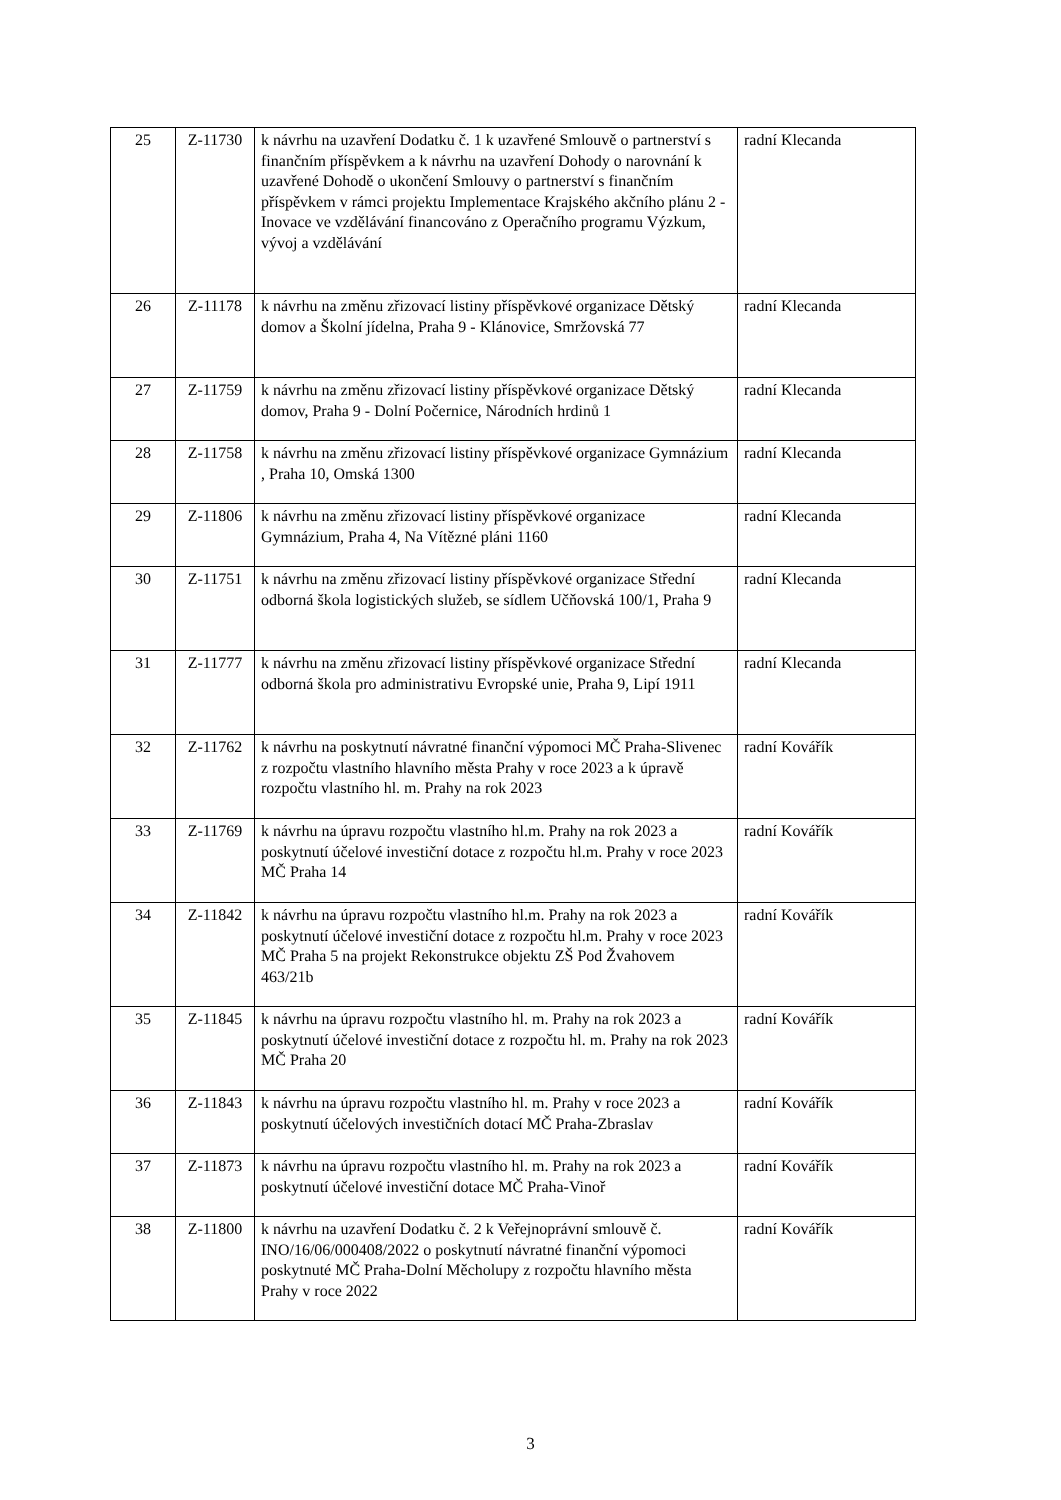| 25 | Z-11730 | k návrhu na uzavření Dodatku č. 1 k uzavřené Smlouvě o partnerství s finančním příspěvkem a k návrhu na uzavření Dohody o narovnání k uzavřené Dohodě o ukončení Smlouvy o partnerství s finančním příspěvkem v rámci projektu Implementace Krajského akčního plánu 2 - Inovace ve vzdělávání financováno z Operačního programu Výzkum, vývoj a vzdělávání | radní Klecanda |
| 26 | Z-11178 | k návrhu na změnu zřizovací listiny příspěvkové organizace Dětský domov a Školní jídelna, Praha 9 - Klánovice, Smržovská 77 | radní Klecanda |
| 27 | Z-11759 | k návrhu na změnu zřizovací listiny příspěvkové organizace Dětský domov, Praha 9 - Dolní Počernice, Národních hrdinů 1 | radní Klecanda |
| 28 | Z-11758 | k návrhu na změnu zřizovací listiny příspěvkové organizace Gymnázium , Praha 10, Omská 1300 | radní Klecanda |
| 29 | Z-11806 | k návrhu na změnu zřizovací listiny příspěvkové organizace Gymnázium, Praha 4, Na Vítězné pláni 1160 | radní Klecanda |
| 30 | Z-11751 | k návrhu na změnu zřizovací listiny příspěvkové organizace Střední odborná škola logistických služeb, se sídlem Učňovská 100/1, Praha 9 | radní Klecanda |
| 31 | Z-11777 | k návrhu na změnu zřizovací listiny příspěvkové organizace Střední odborná škola pro administrativu Evropské unie, Praha 9, Lipí 1911 | radní Klecanda |
| 32 | Z-11762 | k návrhu na poskytnutí návratné finanční výpomoci MČ Praha-Slivenec z rozpočtu vlastního hlavního města Prahy v roce 2023 a k úpravě rozpočtu vlastního hl. m. Prahy na rok 2023 | radní Kovářík |
| 33 | Z-11769 | k návrhu na úpravu rozpočtu vlastního hl.m. Prahy na rok 2023 a poskytnutí účelové investiční dotace z rozpočtu hl.m. Prahy v roce 2023 MČ Praha 14 | radní Kovářík |
| 34 | Z-11842 | k návrhu na úpravu rozpočtu vlastního hl.m. Prahy na rok 2023 a poskytnutí účelové investiční dotace z rozpočtu hl.m. Prahy v roce 2023 MČ Praha 5 na projekt Rekonstrukce objektu ZŠ Pod Žvahovem 463/21b | radní Kovářík |
| 35 | Z-11845 | k návrhu na úpravu rozpočtu vlastního hl. m. Prahy na rok 2023 a poskytnutí účelové investiční dotace z rozpočtu hl. m. Prahy na rok 2023 MČ Praha 20 | radní Kovářík |
| 36 | Z-11843 | k návrhu na úpravu rozpočtu vlastního hl. m. Prahy v roce 2023 a poskytnutí účelových investičních dotací MČ Praha-Zbraslav | radní Kovářík |
| 37 | Z-11873 | k návrhu na úpravu rozpočtu vlastního hl. m. Prahy na rok 2023 a poskytnutí účelové investiční dotace MČ Praha-Vinoř | radní Kovářík |
| 38 | Z-11800 | k návrhu na uzavření Dodatku č. 2 k Veřejnoprávní smlouvě č. INO/16/06/000408/2022 o poskytnutí návratné finanční výpomoci poskytnuté MČ Praha-Dolní Měcholupy z rozpočtu hlavního města Prahy v roce 2022 | radní Kovářík |
3